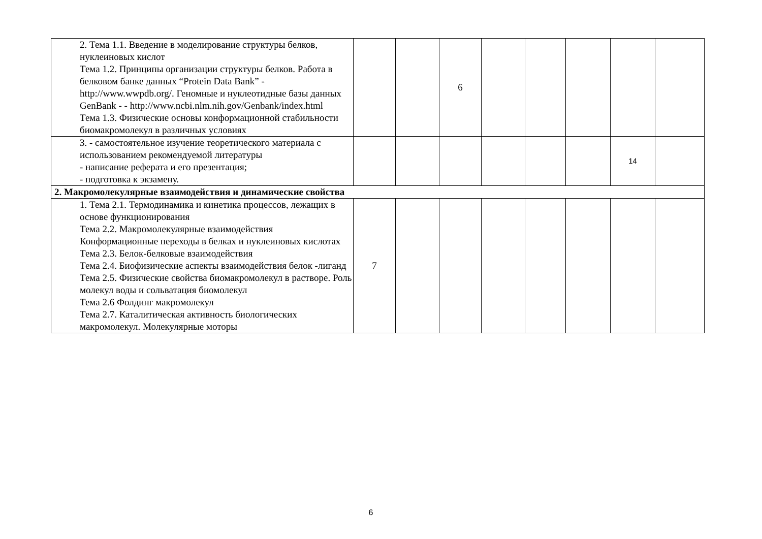| 2. Тема 1.1. Введение в моделирование структуры белков, нуклеиновых кислот Тема 1.2. Принципы организации структуры белков. Работа в белковом банке данных “Protein Data Bank” - http://www.wwpdb.org/. Геномные и нуклеотидные базы данных GenBank - - http://www.ncbi.nlm.nih.gov/Genbank/index.html Тема 1.3. Физические основы конформационной стабильности биомакромолекул в различных условиях | | | 6 | | | | | |
| 3. - самостоятельное изучение теоретического материала с использованием рекомендуемой литературы - написание реферата и его презентация; - подготовка к экзамену. | | | | | | | 14 | |
| 2. Макромолекулярные взаимодействия и динамические свойства | | | | | | | | |
| 1. Тема 2.1. Термодинамика и кинетика процессов, лежащих в основе функционирования Тема 2.2. Макромолекулярные взаимодействия Конформационные переходы в белках и нуклеиновых кислотах Тема 2.3. Белок-белковые взаимодействия Тема 2.4. Биофизические аспекты взаимодействия белок -лиганд Тема 2.5. Физические свойства биомакромолекул в растворе. Роль молекул воды и сольватация биомолекул Тема 2.6 Фолдинг макромолекул Тема 2.7. Каталитическая активность биологических макромолекул. Молекулярные моторы | 7 | | | | | | | |
6